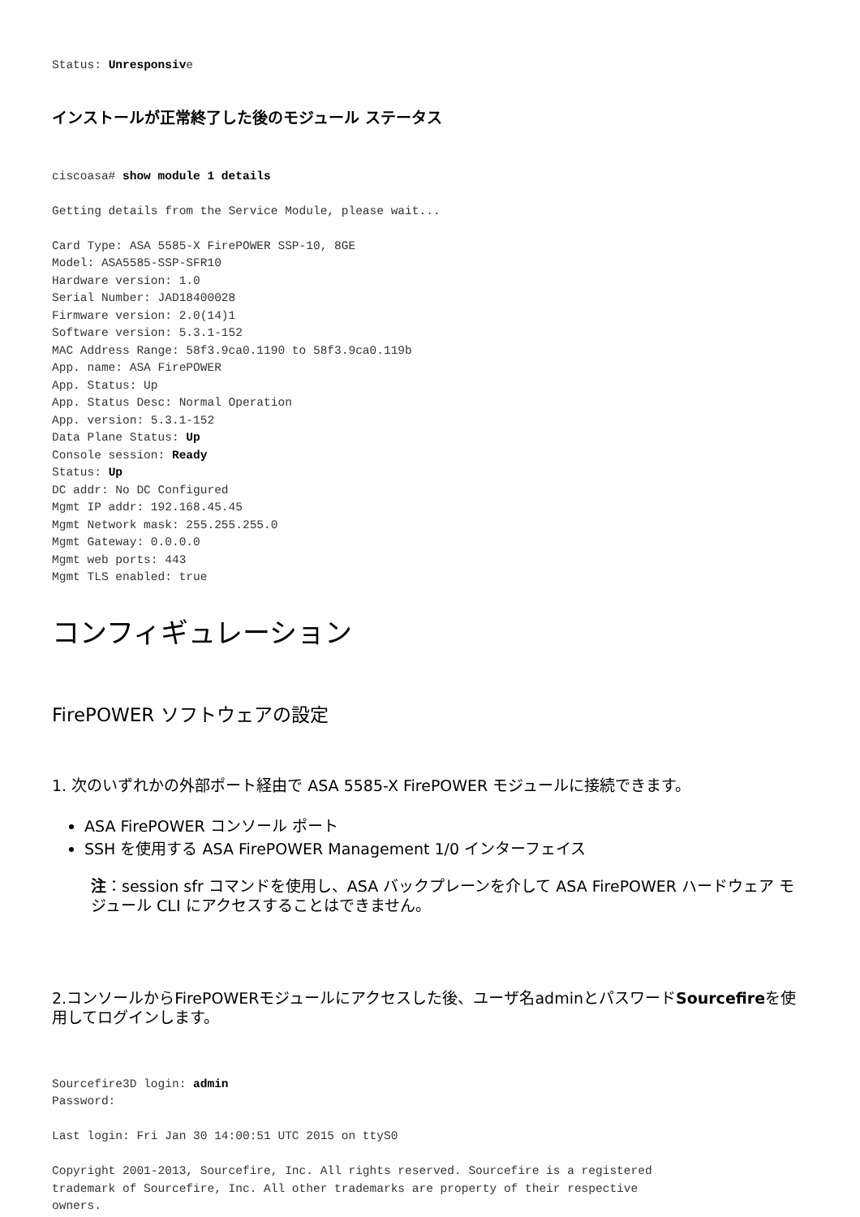Status: Unresponsive
インストールが正常終了した後のモジュール ステータス
ciscoasa# show module 1 details

Getting details from the Service Module, please wait...

Card Type: ASA 5585-X FirePOWER SSP-10, 8GE
Model: ASA5585-SSP-SFR10
Hardware version: 1.0
Serial Number: JAD18400028
Firmware version: 2.0(14)1
Software version: 5.3.1-152
MAC Address Range: 58f3.9ca0.1190 to 58f3.9ca0.119b
App. name: ASA FirePOWER
App. Status: Up
App. Status Desc: Normal Operation
App. version: 5.3.1-152
Data Plane Status: Up
Console session: Ready
Status: Up
DC addr: No DC Configured
Mgmt IP addr: 192.168.45.45
Mgmt Network mask: 255.255.255.0
Mgmt Gateway: 0.0.0.0
Mgmt web ports: 443
Mgmt TLS enabled: true
コンフィギュレーション
FirePOWER ソフトウェアの設定
1. 次のいずれかの外部ポート経由で ASA 5585-X FirePOWER モジュールに接続できます。
ASA FirePOWER コンソール ポート
SSH を使用する ASA FirePOWER Management 1/0 インターフェイス
注：session sfr コマンドを使用し、ASA バックプレーンを介して ASA FirePOWER ハードウェア モジュール CLI にアクセスすることはできません。
2.コンソールからFirePOWERモジュールにアクセスした後、ユーザ名adminとパスワードSourcefireを使用してログインします。
Sourcefire3D login: admin
Password:

Last login: Fri Jan 30 14:00:51 UTC 2015 on ttyS0

Copyright 2001-2013, Sourcefire, Inc. All rights reserved. Sourcefire is a registered
trademark of Sourcefire, Inc. All other trademarks are property of their respective
owners.